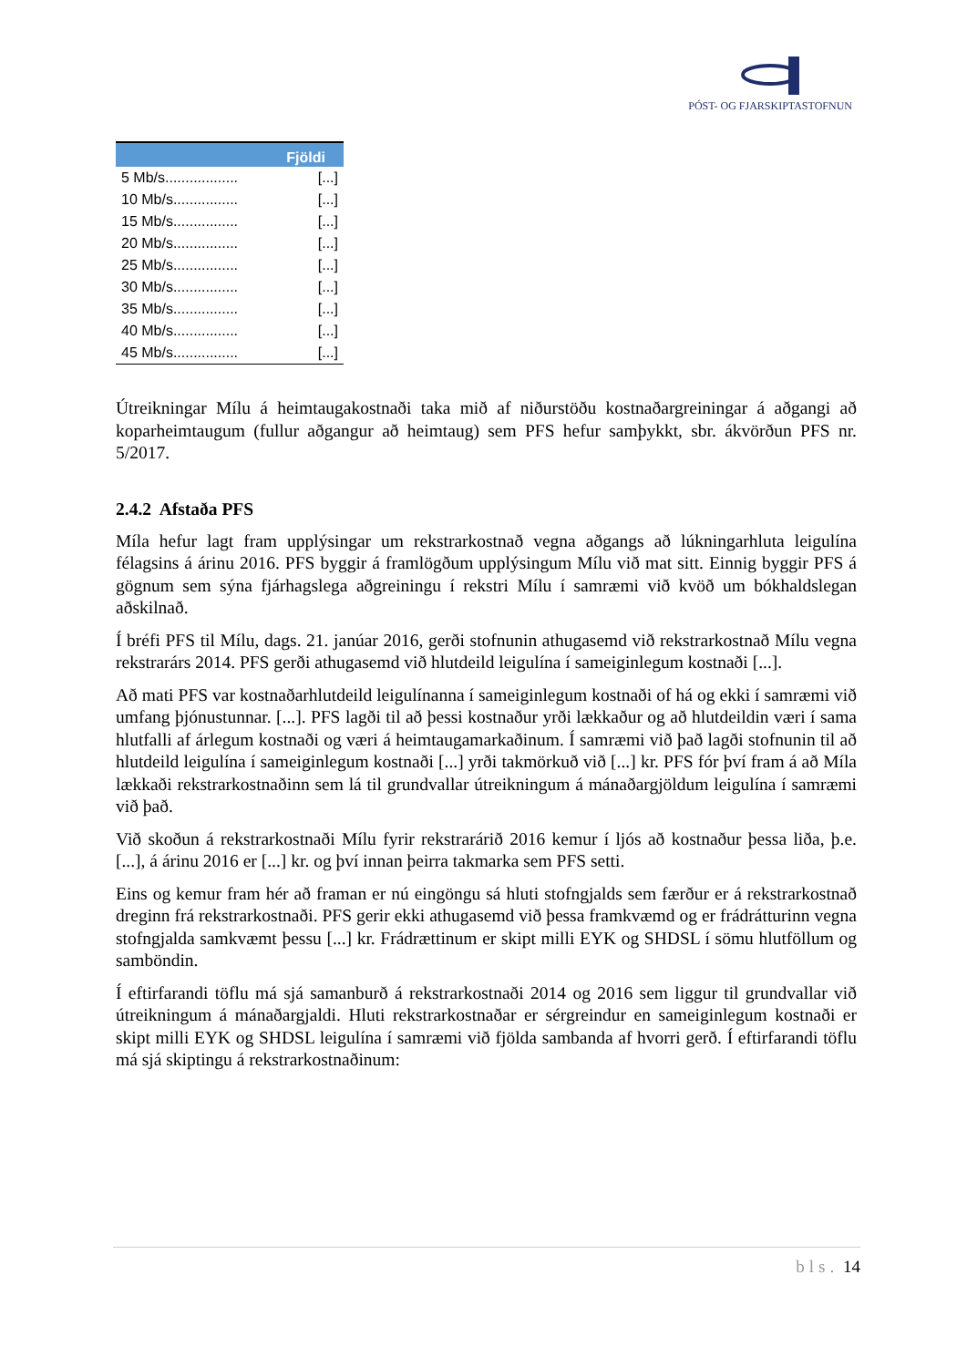PÓST- OG FJARSKIPTASTOFNUN
| | Fjöldi |
| --- | --- |
| 5 Mb/s.................. | [...] |
| 10 Mb/s................ | [...] |
| 15 Mb/s................ | [...] |
| 20 Mb/s................ | [...] |
| 25 Mb/s................ | [...] |
| 30 Mb/s................ | [...] |
| 35 Mb/s................ | [...] |
| 40 Mb/s................ | [...] |
| 45 Mb/s................ | [...] |
Útreikningar Mílu á heimtaugakostnaði taka mið af niðurstöðu kostnaðargreiningar á aðgangi að koparheimtaugum (fullur aðgangur að heimtaug) sem PFS hefur samþykkt, sbr. ákvörðun PFS nr. 5/2017.
2.4.2 Afstaða PFS
Míla hefur lagt fram upplýsingar um rekstrarkostnað vegna aðgangs að lúkningarhluta leigulína félagsins á árinu 2016. PFS byggir á framlögðum upplýsingum Mílu við mat sitt. Einnig byggir PFS á gögnum sem sýna fjárhagslega aðgreiningu í rekstri Mílu í samræmi við kvöð um bókhaldslegan aðskilnað.
Í bréfi PFS til Mílu, dags. 21. janúar 2016, gerði stofnunin athugasemd við rekstrarkostnað Mílu vegna rekstrarárs 2014. PFS gerði athugasemd við hlutdeild leigulína í sameiginlegum kostnaði [...].
Að mati PFS var kostnaðarhlutdeild leigulínanna í sameiginlegum kostnaði of há og ekki í samræmi við umfang þjónustunnar. [...]. PFS lagði til að þessi kostnaður yrði lækkaður og að hlutdeildin væri í sama hlutfalli af árlegum kostnaði og væri á heimtaugamarkaðinum. Í samræmi við það lagði stofnunin til að hlutdeild leigulína í sameiginlegum kostnaði [...] yrði takmörkuð við [...] kr. PFS fór því fram á að Míla lækkaði rekstrarkostnaðinn sem lá til grundvallar útreikningum á mánaðargjöldum leigulína í samræmi við það.
Við skoðun á rekstrarkostnaði Mílu fyrir rekstrarárið 2016 kemur í ljós að kostnaður þessa liða, þ.e. [...], á árinu 2016 er [...] kr. og því innan þeirra takmarka sem PFS setti.
Eins og kemur fram hér að framan er nú eingöngu sá hluti stofngjalds sem færður er á rekstrarkostnað dreginn frá rekstrarkostnaði. PFS gerir ekki athugasemd við þessa framkvæmd og er frádrátturinn vegna stofngjalda samkvæmt þessu [...] kr. Frádrættinum er skipt milli EYK og SHDSL í sömu hlutföllum og samböndin.
Í eftirfarandi töflu má sjá samanburð á rekstrarkostnaði 2014 og 2016 sem liggur til grundvallar við útreikningum á mánaðargjaldi. Hluti rekstrarkostnaðar er sérgreindur en sameiginlegum kostnaði er skipt milli EYK og SHDSL leigulína í samræmi við fjölda sambanda af hvorri gerð. Í eftirfarandi töflu má sjá skiptingu á rekstrarkostnaðinum:
bls. 14